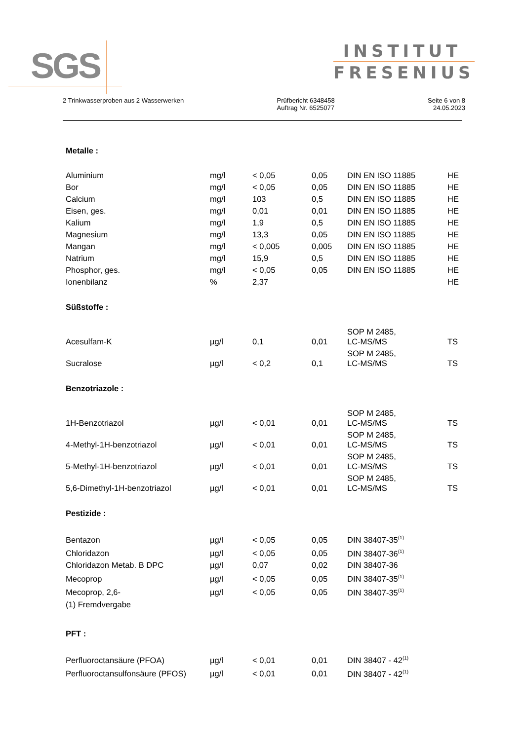SGS
INSTITUT
FRESENIUS
2 Trinkwasserproben aus 2 Wasserwerken
Prüfbericht 6348458
Auftrag Nr. 6525077
Seite 6 von 8
24.05.2023
Metalle :
| Aluminium | mg/l | < 0,05 | 0,05 | DIN EN ISO 11885 | HE |
| Bor | mg/l | < 0,05 | 0,05 | DIN EN ISO 11885 | HE |
| Calcium | mg/l | 103 | 0,5 | DIN EN ISO 11885 | HE |
| Eisen, ges. | mg/l | 0,01 | 0,01 | DIN EN ISO 11885 | HE |
| Kalium | mg/l | 1,9 | 0,5 | DIN EN ISO 11885 | HE |
| Magnesium | mg/l | 13,3 | 0,05 | DIN EN ISO 11885 | HE |
| Mangan | mg/l | < 0,005 | 0,005 | DIN EN ISO 11885 | HE |
| Natrium | mg/l | 15,9 | 0,5 | DIN EN ISO 11885 | HE |
| Phosphor, ges. | mg/l | < 0,05 | 0,05 | DIN EN ISO 11885 | HE |
| Ionenbilanz | % | 2,37 | | | HE |
Süßstoffe :
| Acesulfam-K | µg/l | 0,1 | 0,01 | SOP M 2485, LC-MS/MS | TS |
| Sucralose | µg/l | < 0,2 | 0,1 | SOP M 2485, LC-MS/MS | TS |
Benzotriazole :
| 1H-Benzotriazol | µg/l | < 0,01 | 0,01 | SOP M 2485, LC-MS/MS | TS |
| 4-Methyl-1H-benzotriazol | µg/l | < 0,01 | 0,01 | SOP M 2485, LC-MS/MS | TS |
| 5-Methyl-1H-benzotriazol | µg/l | < 0,01 | 0,01 | SOP M 2485, LC-MS/MS | TS |
| 5,6-Dimethyl-1H-benzotriazol | µg/l | < 0,01 | 0,01 | SOP M 2485, LC-MS/MS | TS |
Pestizide :
| Bentazon | µg/l | < 0,05 | 0,05 | DIN 38407-35<sup>(1)</sup> | |
| Chloridazon | µg/l | < 0,05 | 0,05 | DIN 38407-36<sup>(1)</sup> | |
| Chloridazon Metab. B DPC | µg/l | 0,07 | 0,02 | DIN 38407-36 | |
| Mecoprop | µg/l | < 0,05 | 0,05 | DIN 38407-35<sup>(1)</sup> | |
| Mecoprop, 2,6- | µg/l | < 0,05 | 0,05 | DIN 38407-35<sup>(1)</sup> | |
(1) Fremdvergabe
PFT :
| Perfluoroctansäure (PFOA) | µg/l | < 0,01 | 0,01 | DIN 38407 - 42<sup>(1)</sup> | |
| Perfluoroctansulfonsäure (PFOS) | µg/l | < 0,01 | 0,01 | DIN 38407 - 42<sup>(1)</sup> | |